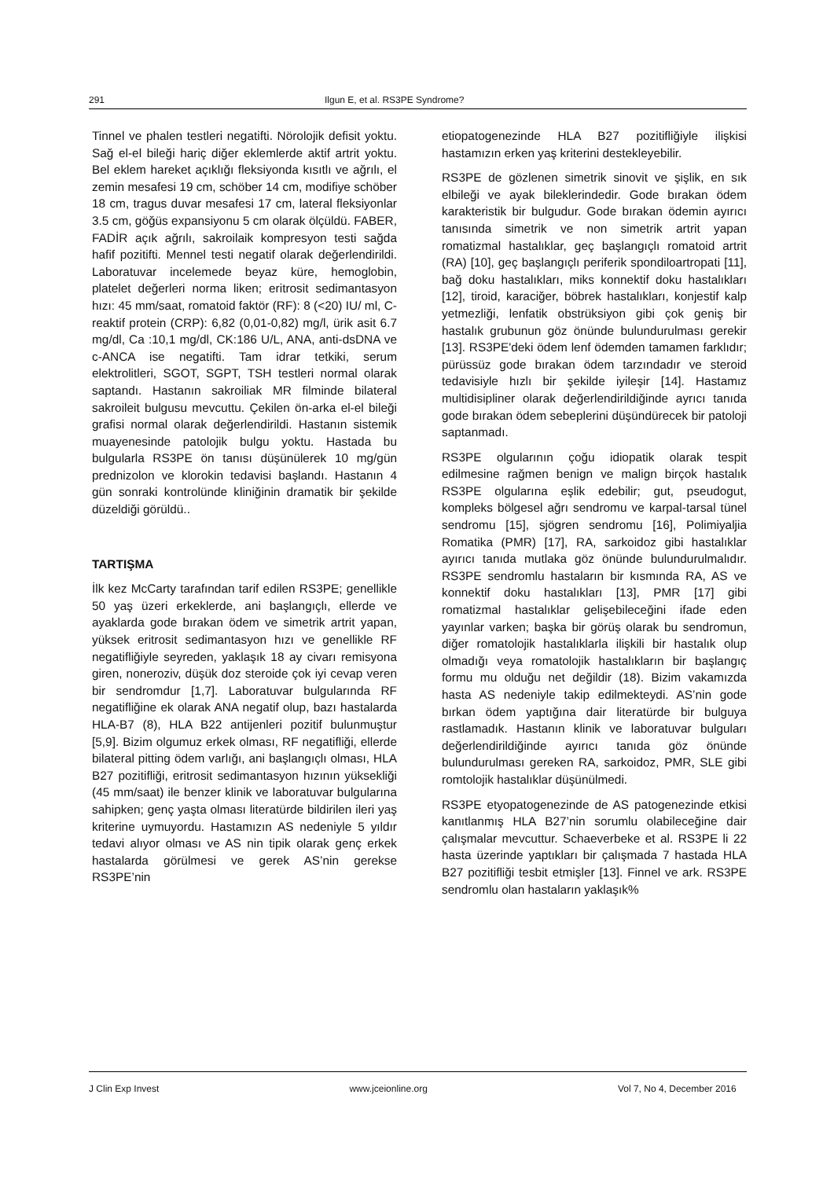291 Ilgun E, et al. RS3PE Syndrome?
Tinnel ve phalen testleri negatifti. Nörolojik defisit yoktu. Sağ el-el bileği hariç diğer eklemlerde aktif artrit yoktu. Bel eklem hareket açıklığı fleksiyonda kısıtlı ve ağrılı, el zemin mesafesi 19 cm, schöber 14 cm, modifiye schöber 18 cm, tragus duvar mesafesi 17 cm, lateral fleksiyonlar 3.5 cm, göğüs expansiyonu 5 cm olarak ölçüldü. FABER, FADİR açık ağrılı, sakroilaik kompresyon testi sağda hafif pozitifti. Mennel testi negatif olarak değerlendirildi. Laboratuvar incelemede beyaz küre, hemoglobin, platelet değerleri norma liken; eritrosit sedimantasyon hızı: 45 mm/saat, romatoid faktör (RF): 8 (<20) IU/ ml, C-reaktif protein (CRP): 6,82 (0,01-0,82) mg/l, ürik asit 6.7 mg/dl, Ca :10,1 mg/dl, CK:186 U/L, ANA, anti-dsDNA ve c-ANCA ise negatifti. Tam idrar tetkiki, serum elektrolitleri, SGOT, SGPT, TSH testleri normal olarak saptandı. Hastanın sakroiliak MR filminde bilateral sakroileit bulgusu mevcuttu. Çekilen ön-arka el-el bileği grafisi normal olarak değerlendirildi. Hastanın sistemik muayenesinde patolojik bulgu yoktu. Hastada bu bulgularla RS3PE ön tanısı düşünülerek 10 mg/gün prednizolon ve klorokin tedavisi başlandı. Hastanın 4 gün sonraki kontrolünde kliniğinin dramatik bir şekilde düzeldiği görüldü..
TARTIŞMA
İlk kez McCarty tarafından tarif edilen RS3PE; genellikle 50 yaş üzeri erkeklerde, ani başlangıçlı, ellerde ve ayaklarda gode bırakan ödem ve simetrik artrit yapan, yüksek eritrosit sedimantasyon hızı ve genellikle RF negatifliğiyle seyreden, yaklaşık 18 ay civarı remisyona giren, noneroziv, düşük doz steroide çok iyi cevap veren bir sendromdur [1,7]. Laboratuvar bulgularında RF negatifliğine ek olarak ANA negatif olup, bazı hastalarda HLA-B7 (8), HLA B22 antijenleri pozitif bulunmuştur [5,9]. Bizim olgumuz erkek olması, RF negatifliği, ellerde bilateral pitting ödem varlığı, ani başlangıçlı olması, HLA B27 pozitifliği, eritrosit sedimantasyon hızının yüksekliği (45 mm/saat) ile benzer klinik ve laboratuvar bulgularına sahipken; genç yaşta olması literatürde bildirilen ileri yaş kriterine uymuyordu. Hastamızın AS nedeniyle 5 yıldır tedavi alıyor olması ve AS nin tipik olarak genç erkek hastalarda görülmesi ve gerek AS’nin gerekse RS3PE’nin
etiopatogenezinde HLA B27 pozitifliğiyle ilişkisi hastamızın erken yaş kriterini destekleyebilir.
RS3PE de gözlenen simetrik sinovit ve şişlik, en sık elbileği ve ayak bileklerindedir. Gode bırakan ödem karakteristik bir bulgudur. Gode bırakan ödemin ayırıcı tanısında simetrik ve non simetrik artrit yapan romatizmal hastalıklar, geç başlangıçlı romatoid artrit (RA) [10], geç başlangıçlı periferik spondiloartropati [11], bağ doku hastalıkları, miks konnektif doku hastalıkları [12], tiroid, karaciğer, böbrek hastalıkları, konjestif kalp yetmezliği, lenfatik obstrüksiyon gibi çok geniş bir hastalık grubunun göz önünde bulundurulması gerekir [13]. RS3PE'deki ödem lenf ödemden tamamen farklıdır; pürüssüz gode bırakan ödem tarzındadır ve steroid tedavisiyle hızlı bir şekilde iyileşir [14]. Hastamız multidisipliner olarak değerlendirildiğinde ayrıcı tanıda gode bırakan ödem sebeplerini düşündürecek bir patoloji saptanmadı.
RS3PE olgularının çoğu idiopatik olarak tespit edilmesine rağmen benign ve malign birçok hastalık RS3PE olgularına eşlik edebilir; gut, pseudogut, kompleks bölgesel ağrı sendromu ve karpal-tarsal tünel sendromu [15], sjögren sendromu [16], Polimiyaljia Romatika (PMR) [17], RA, sarkoidoz gibi hastalıklar ayırıcı tanıda mutlaka göz önünde bulundurulmalıdır. RS3PE sendromlu hastaların bir kısmında RA, AS ve konnektif doku hastalıkları [13], PMR [17] gibi romatizmal hastalıklar gelişebileceğini ifade eden yayınlar varken; başka bir görüş olarak bu sendromun, diğer romatolojik hastalıklarla ilişkili bir hastalık olup olmadığı veya romatolojik hastalıkların bir başlangıç formu mu olduğu net değildir (18). Bizim vakamızda hasta AS nedeniyle takip edilmekteydi. AS’nin gode bırkan ödem yaptığına dair literatürde bir bulguya rastlamadık. Hastanın klinik ve laboratuvar bulguları değerlendirildiğinde ayırıcı tanıda göz önünde bulundurulması gereken RA, sarkoidoz, PMR, SLE gibi romtolojik hastalıklar düşünülmedi.
RS3PE etyopatogenezinde de AS patogenezinde etkisi kanıtlanmış HLA B27’nin sorumlu olabileceğine dair çalışmalar mevcuttur. Schaeverbeke et al. RS3PE li 22 hasta üzerinde yaptıkları bir çalışmada 7 hastada HLA B27 pozitifliği tesbit etmişler [13]. Finnel ve ark. RS3PE sendromlu olan hastaların yaklaşık%
J Clin Exp Invest www.jceionline.org Vol 7, No 4, December 2016